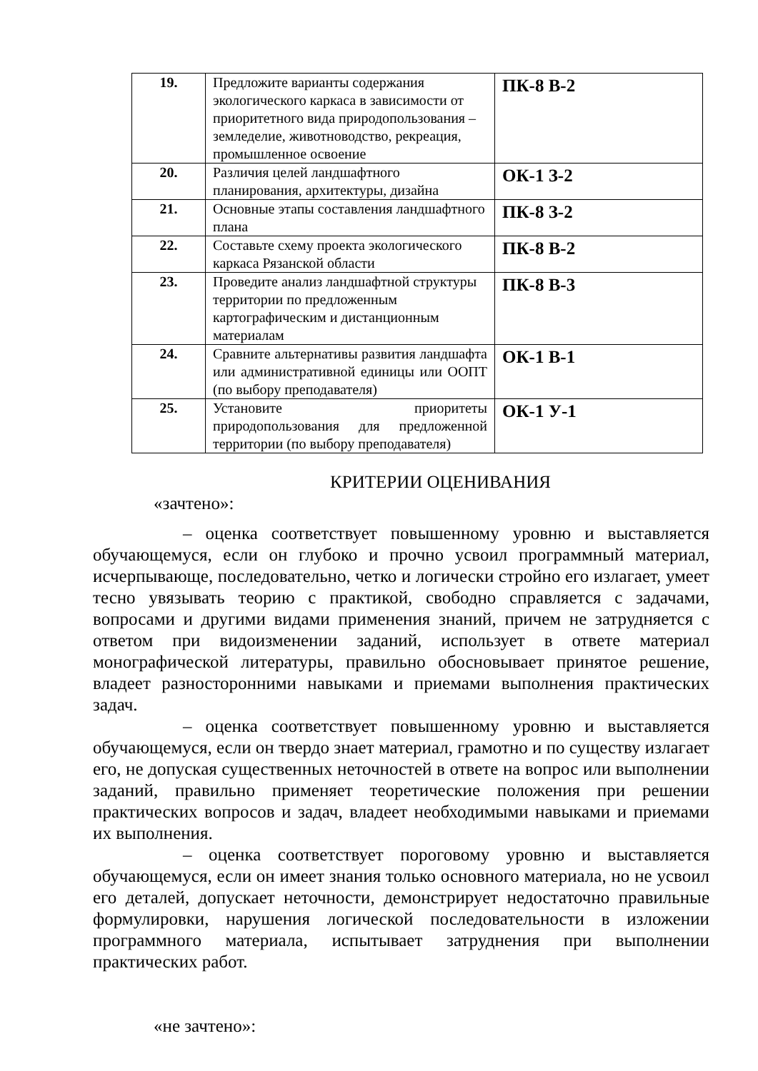| 19. | Предложите варианты содержания экологического каркаса в зависимости от приоритетного вида природопользования – земледелие, животноводство, рекреация, промышленное освоение | ПК-8 В-2 |
| 20. | Различия целей ландшафтного планирования, архитектуры, дизайна | ОК-1 З-2 |
| 21. | Основные этапы составления ландшафтного плана | ПК-8 З-2 |
| 22. | Составьте схему проекта экологического каркаса Рязанской области | ПК-8 В-2 |
| 23. | Проведите анализ ландшафтной структуры территории по предложенным картографическим и дистанционным материалам | ПК-8 В-3 |
| 24. | Сравните альтернативы развития ландшафта или административной единицы или ООПТ (по выбору преподавателя) | ОК-1 В-1 |
| 25. | Установите приоритеты природопользования для предложенной территории (по выбору преподавателя) | ОК-1 У-1 |
КРИТЕРИИ ОЦЕНИВАНИЯ
«зачтено»:
– оценка соответствует повышенному уровню и выставляется обучающемуся, если он глубоко и прочно усвоил программный материал, исчерпывающе, последовательно, четко и логически стройно его излагает, умеет тесно увязывать теорию с практикой, свободно справляется с задачами, вопросами и другими видами применения знаний, причем не затрудняется с ответом при видоизменении заданий, использует в ответе материал монографической литературы, правильно обосновывает принятое решение, владеет разносторонними навыками и приемами выполнения практических задач.
– оценка соответствует повышенному уровню и выставляется обучающемуся, если он твердо знает материал, грамотно и по существу излагает его, не допуская существенных неточностей в ответе на вопрос или выполнении заданий, правильно применяет теоретические положения при решении практических вопросов и задач, владеет необходимыми навыками и приемами их выполнения.
– оценка соответствует пороговому уровню и выставляется обучающемуся, если он имеет знания только основного материала, но не усвоил его деталей, допускает неточности, демонстрирует недостаточно правильные формулировки, нарушения логической последовательности в изложении программного материала, испытывает затруднения при выполнении практических работ.
«не зачтено»: